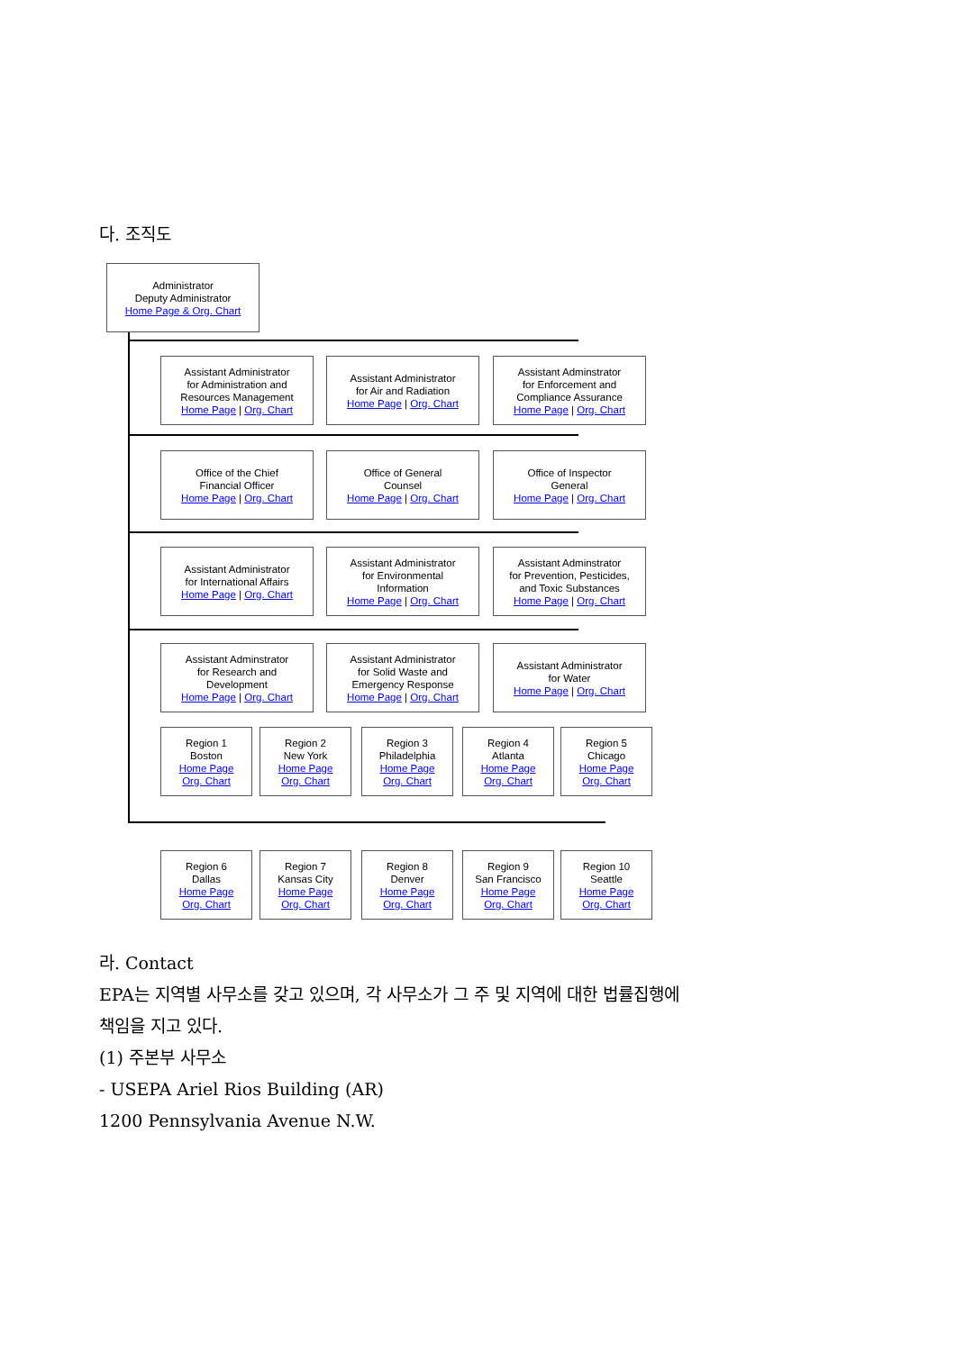다. 조직도
Administrator
Deputy Administrator
Home Page & Org. Chart
Assistant Administrator
for Administration and
Resources Management
Home Page | Org. Chart
Assistant Administrator
for Air and Radiation
Home Page | Org. Chart
Assistant Adminstrator
for Enforcement and
Compliance Assurance
Home Page | Org. Chart
Office of the Chief
Financial Officer
Home Page | Org. Chart
Office of General
Counsel
Home Page | Org. Chart
Office of Inspector
General
Home Page | Org. Chart
Assistant Administrator
for International Affairs
Home Page | Org. Chart
Assistant Administrator
for Environmental
Information
Home Page | Org. Chart
Assistant Adminstrator
for Prevention, Pesticides,
and Toxic Substances
Home Page | Org. Chart
Assistant Adminstrator
for Research and
Development
Home Page | Org. Chart
Assistant Administrator
for Solid Waste and
Emergency Response
Home Page | Org. Chart
Assistant Administrator
for Water
Home Page | Org. Chart
Region 1
Boston
Home Page
Org. Chart
Region 2
New York
Home Page
Org. Chart
Region 3
Philadelphia
Home Page
Org. Chart
Region 4
Atlanta
Home Page
Org. Chart
Region 5
Chicago
Home Page
Org. Chart
Region 6
Dallas
Home Page
Org. Chart
Region 7
Kansas City
Home Page
Org. Chart
Region 8
Denver
Home Page
Org. Chart
Region 9
San Francisco
Home Page
Org. Chart
Region 10
Seattle
Home Page
Org. Chart
라. Contact
EPA는 지역별 사무소를 갖고 있으며, 각 사무소가 그 주 및 지역에 대한 법률집행에
책임을 지고 있다.
(1) 주본부 사무소
- USEPA Ariel Rios Building (AR)
1200 Pennsylvania Avenue N.W.